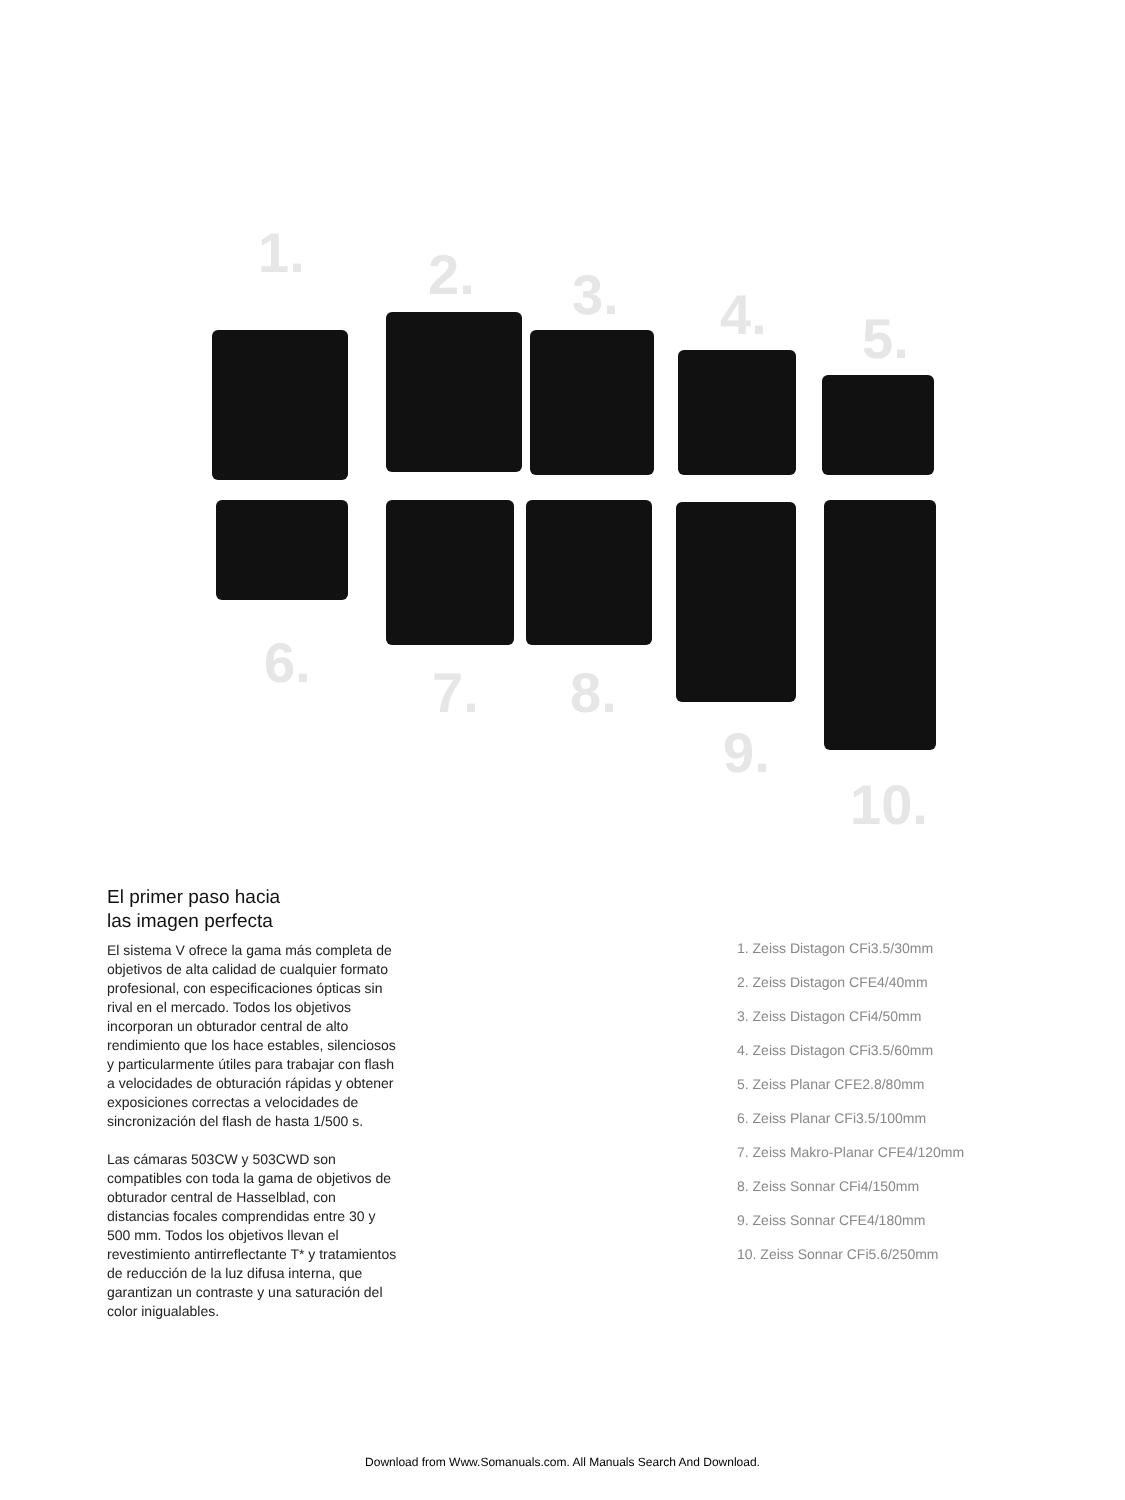1. 2. 3. 4. 5.
6. 7. 8.
9.
10.
El primer paso hacia
las imagen perfecta
El sistema V ofrece la gama más completa de objetivos de alta calidad de cualquier formato profesional, con especificaciones ópticas sin rival en el mercado. Todos los objetivos incorporan un obturador central de alto rendimiento que los hace estables, silenciosos y particularmente útiles para trabajar con flash a velocidades de obturación rápidas y obtener exposiciones correctas a velocidades de sincronización del flash de hasta 1/500 s.
Las cámaras 503CW y 503CWD son compatibles con toda la gama de objetivos de obturador central de Hasselblad, con distancias focales comprendidas entre 30 y 500 mm. Todos los objetivos llevan el revestimiento antirreflectante T* y tratamientos de reducción de la luz difusa interna, que garantizan un contraste y una saturación del color inigualables.
1. Zeiss Distagon CFi3.5/30mm
2. Zeiss Distagon CFE4/40mm
3. Zeiss Distagon CFi4/50mm
4. Zeiss Distagon CFi3.5/60mm
5. Zeiss Planar CFE2.8/80mm
6. Zeiss Planar CFi3.5/100mm
7. Zeiss Makro-Planar CFE4/120mm
8. Zeiss Sonnar CFi4/150mm
9. Zeiss Sonnar CFE4/180mm
10. Zeiss Sonnar CFi5.6/250mm
Download from Www.Somanuals.com. All Manuals Search And Download.